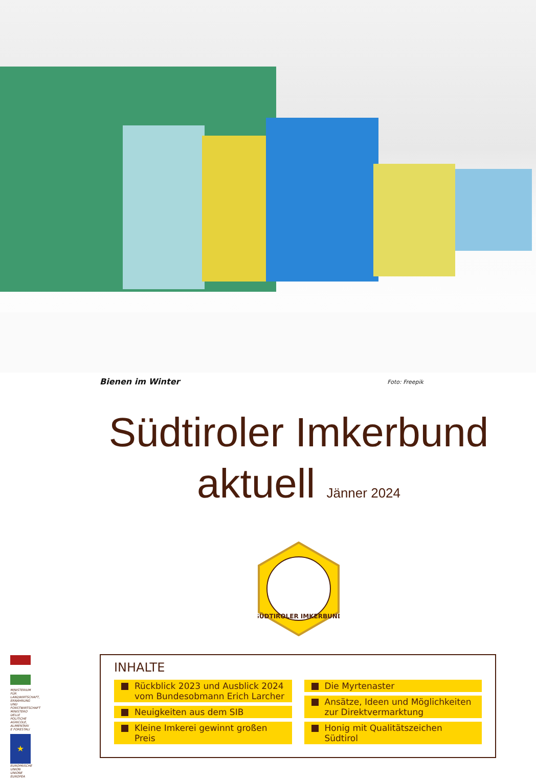Bienen im Winter Foto: Freepik
Südtiroler Imkerbund
aktuell Jänner 2024
SÜDTIROLER IMKERBUND
INHALTE
Rückblick 2023 und Ausblick 2024 vom Bundesobmann Erich Larcher
Neuigkeiten aus dem SIB
Kleine Imkerei gewinnt großen Preis
Die Myrtenaster
Ansätze, Ideen und Möglichkeiten zur Direktvermarktung
Honig mit Qualitätszeichen Südtirol
MINISTERIUM FÜR LANDWIRTSCHAFT, ERNÄHRUNG UND FORSTWIRTSCHAFT MINISTERO DELLE POLITICHE AGRICOLE, ALIMENTARI E FORESTALI
★
EUROPÄISCHE UNION UNIONE EUROPEA